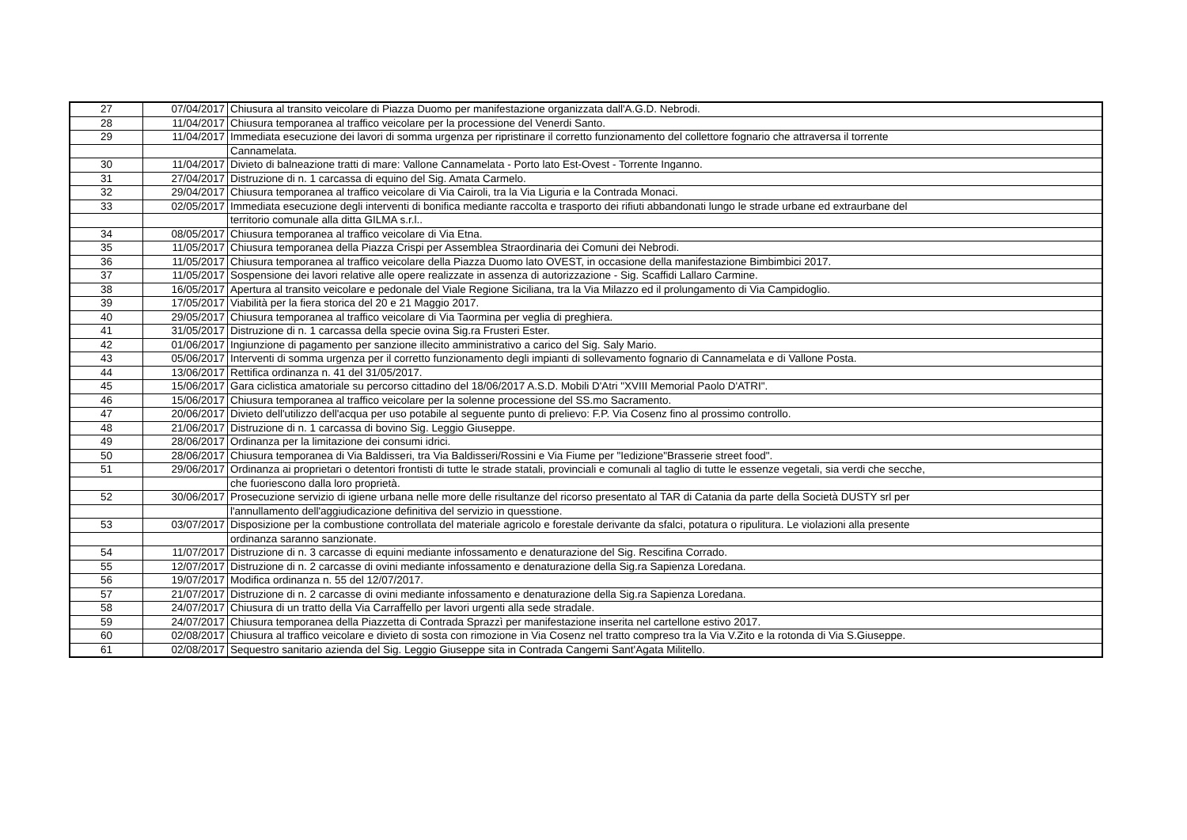| 27 | 07/04/2017 | Chiusura al transito veicolare di Piazza Duomo per manifestazione organizzata dall'A.G.D. Nebrodi. |
| 28 | 11/04/2017 | Chiusura temporanea al traffico veicolare per la processione del Venerdi Santo. |
| 29 | 11/04/2017 | Immediata esecuzione dei lavori di somma urgenza per ripristinare il corretto funzionamento del collettore fognario che attraversa il torrente |
| | | Cannamelata. |
| 30 | 11/04/2017 | Divieto di balneazione tratti di mare: Vallone Cannamelata - Porto lato Est-Ovest - Torrente Inganno. |
| 31 | 27/04/2017 | Distruzione di n. 1 carcassa di equino del Sig. Amata Carmelo. |
| 32 | 29/04/2017 | Chiusura temporanea al traffico veicolare di Via Cairoli, tra la Via Liguria e la Contrada Monaci. |
| 33 | 02/05/2017 | Immediata esecuzione degli interventi di bonifica mediante raccolta e trasporto dei rifiuti abbandonati lungo le strade urbane ed extraurbane del |
| | | territorio comunale alla ditta GILMA s.r.l.. |
| 34 | 08/05/2017 | Chiusura temporanea al traffico veicolare di Via Etna. |
| 35 | 11/05/2017 | Chiusura temporanea della Piazza Crispi per Assemblea Straordinaria dei Comuni dei Nebrodi. |
| 36 | 11/05/2017 | Chiusura temporanea al traffico veicolare della Piazza Duomo lato OVEST, in occasione della manifestazione Bimbimbici 2017. |
| 37 | 11/05/2017 | Sospensione dei lavori relative alle opere realizzate in assenza di autorizzazione - Sig. Scaffidi Lallaro Carmine. |
| 38 | 16/05/2017 | Apertura al transito veicolare e pedonale del Viale Regione Siciliana, tra la Via Milazzo ed il prolungamento di Via Campidoglio. |
| 39 | 17/05/2017 | Viabilità per la fiera storica del 20 e 21 Maggio 2017. |
| 40 | 29/05/2017 | Chiusura temporanea al traffico veicolare di Via Taormina per veglia di preghiera. |
| 41 | 31/05/2017 | Distruzione di n. 1 carcassa della specie ovina Sig.ra Frusteri Ester. |
| 42 | 01/06/2017 | Ingiunzione di pagamento per sanzione illecito amministrativo a carico del Sig. Saly Mario. |
| 43 | 05/06/2017 | Interventi di somma urgenza per il corretto funzionamento degli impianti di sollevamento fognario di Cannamelata e di Vallone Posta. |
| 44 | 13/06/2017 | Rettifica ordinanza n. 41 del 31/05/2017. |
| 45 | 15/06/2017 | Gara ciclistica amatoriale su percorso cittadino del 18/06/2017 A.S.D. Mobili D'Atri "XVIII Memorial Paolo D'ATRI". |
| 46 | 15/06/2017 | Chiusura temporanea al traffico veicolare per la solenne processione del SS.mo Sacramento. |
| 47 | 20/06/2017 | Divieto dell'utilizzo dell'acqua per uso potabile al seguente punto di prelievo: F.P. Via Cosenz fino al prossimo controllo. |
| 48 | 21/06/2017 | Distruzione di n. 1 carcassa di bovino Sig. Leggio Giuseppe. |
| 49 | 28/06/2017 | Ordinanza per la limitazione dei consumi idrici. |
| 50 | 28/06/2017 | Chiusura temporanea di Via Baldisseri, tra Via Baldisseri/Rossini e Via Fiume per "Iedizione"Brasserie street food". |
| 51 | 29/06/2017 | Ordinanza ai proprietari o detentori frontisti di tutte le strade statali, provinciali e comunali al taglio di tutte le essenze vegetali, sia verdi che secche, |
| | | che fuoriescono dalla loro proprietà. |
| 52 | 30/06/2017 | Prosecuzione servizio di igiene urbana nelle more delle risultanze del ricorso presentato al TAR di Catania da parte della Società DUSTY srl per |
| | | l'annullamento dell'aggiudicazione definitiva del servizio in quesstione. |
| 53 | 03/07/2017 | Disposizione per la combustione controllata del materiale agricolo e forestale derivante da sfalci, potatura o ripulitura. Le violazioni alla presente |
| | | ordinanza saranno sanzionate. |
| 54 | 11/07/2017 | Distruzione di n. 3 carcasse di equini mediante infossamento e denaturazione del Sig. Rescifina Corrado. |
| 55 | 12/07/2017 | Distruzione di n. 2 carcasse di ovini mediante infossamento e denaturazione della Sig.ra Sapienza Loredana. |
| 56 | 19/07/2017 | Modifica ordinanza n. 55 del 12/07/2017. |
| 57 | 21/07/2017 | Distruzione di n. 2 carcasse di ovini mediante infossamento e denaturazione della Sig.ra Sapienza Loredana. |
| 58 | 24/07/2017 | Chiusura di un tratto della Via Carraffello per lavori urgenti alla sede stradale. |
| 59 | 24/07/2017 | Chiusura temporanea della Piazzetta di Contrada Sprazzì per manifestazione inserita nel cartellone estivo 2017. |
| 60 | 02/08/2017 | Chiusura al traffico veicolare e divieto di sosta con rimozione in Via Cosenz nel tratto compreso tra la Via V.Zito e la rotonda di Via S.Giuseppe. |
| 61 | 02/08/2017 | Sequestro sanitario azienda del Sig. Leggio Giuseppe sita in Contrada Cangemi Sant'Agata Militello. |